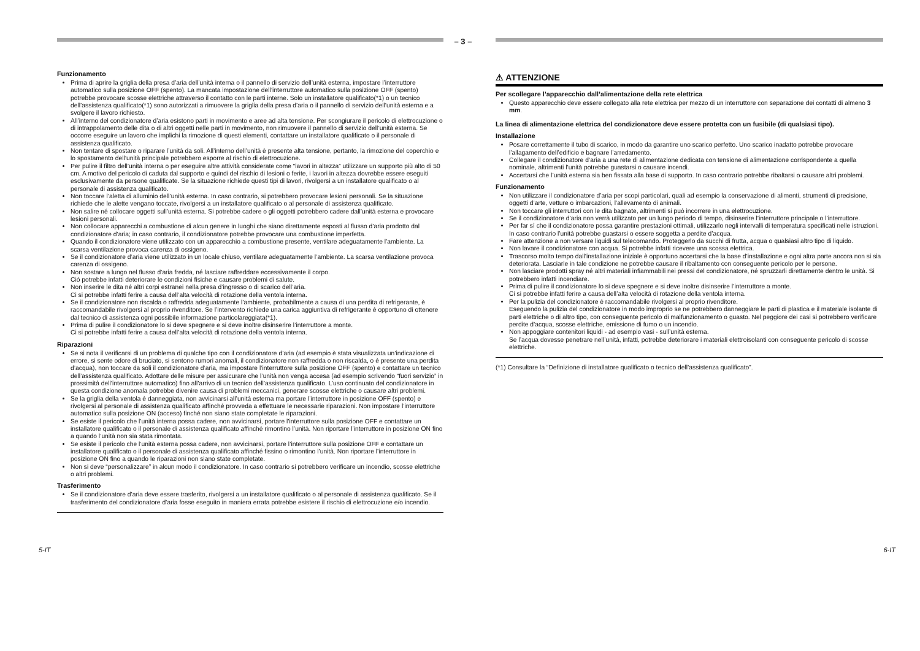– 3 –
Funzionamento
Prima di aprire la griglia della presa d’aria dell’unità interna o il pannello di servizio dell’unità esterna, impostare l’interruttore automatico sulla posizione OFF (spento). La mancata impostazione dell’interruttore automatico sulla posizione OFF (spento) potrebbe provocare scosse elettriche attraverso il contatto con le parti interne. Solo un installatore qualificato(*1) o un tecnico dell’assistenza qualificato(*1) sono autorizzati a rimuovere la griglia della presa d’aria o il pannello di servizio dell’unità esterna e a svolgere il lavoro richiesto.
All’interno del condizionatore d’aria esistono parti in movimento e aree ad alta tensione. Per scongiurare il pericolo di elettrocuzione o di intrappolamento delle dita o di altri oggetti nelle parti in movimento, non rimuovere il pannello di servizio dell’unità esterna. Se occorre eseguire un lavoro che implichi la rimozione di questi elementi, contattare un installatore qualificato o il personale di assistenza qualificato.
Non tentare di spostare o riparare l’unità da soli. All’interno dell’unità è presente alta tensione, pertanto, la rimozione del coperchio e lo spostamento dell’unità principale potrebbero esporre al rischio di elettrocuzione.
Per pulire il filtro dell’unità interna o per eseguire altre attività considerate come “lavori in altezza” utilizzare un supporto più alto di 50 cm. A motivo del pericolo di caduta dal supporto e quindi del rischio di lesioni o ferite, i lavori in altezza dovrebbe essere eseguiti esclusivamente da persone qualificate. Se la situazione richiede questi tipi di lavori, rivolgersi a un installatore qualificato o al personale di assistenza qualificato.
Non toccare l’aletta di alluminio dell’unità esterna. In caso contrario, si potrebbero provocare lesioni personali. Se la situazione richiede che le alette vengano toccate, rivolgersi a un installatore qualificato o al personale di assistenza qualificato.
Non salire né collocare oggetti sull’unità esterna. Si potrebbe cadere o gli oggetti potrebbero cadere dall’unità esterna e provocare lesioni personali.
Non collocare apparecchi a combustione di alcun genere in luoghi che siano direttamente esposti al flusso d’aria prodotto dal condizionatore d’aria; in caso contrario, il condizionatore potrebbe provocare una combustione imperfetta.
Quando il condizionatore viene utilizzato con un apparecchio a combustione presente, ventilare adeguatamente l’ambiente. La scarsa ventilazione provoca carenza di ossigeno.
Se il condizionatore d’aria viene utilizzato in un locale chiuso, ventilare adeguatamente l’ambiente. La scarsa ventilazione provoca carenza di ossigeno.
Non sostare a lungo nel flusso d’aria fredda, né lasciare raffreddare eccessivamente il corpo.
Ciò potrebbe infatti deteriorare le condizioni fisiche e causare problemi di salute.
Non inserire le dita né altri corpi estranei nella presa d’ingresso o di scarico dell’aria.
Ci si potrebbe infatti ferire a causa dell’alta velocità di rotazione della ventola interna.
Se il condizionatore non riscalda o raffredda adeguatamente l’ambiente, probabilmente a causa di una perdita di refrigerante, è raccomandabile rivolgersi al proprio rivenditore. Se l’intervento richiede una carica aggiuntiva di refrigerante è opportuno di ottenere dal tecnico di assistenza ogni possibile informazione particolareggiata(*1).
Prima di pulire il condizionatore lo si deve spegnere e si deve inoltre disinserire l’interruttore a monte.
Ci si potrebbe infatti ferire a causa dell’alta velocità di rotazione della ventola interna.
Riparazioni
Se si nota il verificarsi di un problema di qualche tipo con il condizionatore d’aria (ad esempio è stata visualizzata un’indicazione di errore, si sente odore di bruciato, si sentono rumori anomali, il condizionatore non raffredda o non riscalda, o è presente una perdita d’acqua), non toccare da soli il condizionatore d’aria, ma impostare l’interruttore sulla posizione OFF (spento) e contattare un tecnico dell’assistenza qualificato. Adottare delle misure per assicurare che l’unità non venga accesa (ad esempio scrivendo “fuori servizio” in prossimità dell’interruttore automatico) fino all’arrivo di un tecnico dell’assistenza qualificato. L’uso continuato del condizionatore in questa condizione anomala potrebbe divenire causa di problemi meccanici, generare scosse elettriche o causare altri problemi.
Se la griglia della ventola è danneggiata, non avvicinarsi all’unità esterna ma portare l’interruttore in posizione OFF (spento) e rivolgersi al personale di assistenza qualificato affinché provveda a effettuare le necessarie riparazioni. Non impostare l’interruttore automatico sulla posizione ON (acceso) finché non siano state completate le riparazioni.
Se esiste il pericolo che l’unità interna possa cadere, non avvicinarsi, portare l’interruttore sulla posizione OFF e contattare un installatore qualificato o il personale di assistenza qualificato affinché rimontino l’unità. Non riportare l’interruttore in posizione ON fino a quando l’unità non sia stata rimontata.
Se esiste il pericolo che l’unità esterna possa cadere, non avvicinarsi, portare l’interruttore sulla posizione OFF e contattare un installatore qualificato o il personale di assistenza qualificato affinché fissino o rimontino l’unità. Non riportare l’interruttore in posizione ON fino a quando le riparazioni non siano state completate.
Non si deve “personalizzare” in alcun modo il condizionatore. In caso contrario si potrebbero verificare un incendio, scosse elettriche o altri problemi.
Trasferimento
Se il condizionatore d’aria deve essere trasferito, rivolgersi a un installatore qualificato o al personale di assistenza qualificato. Se il trasferimento del condizionatore d’aria fosse eseguito in maniera errata potrebbe esistere il rischio di elettrocuzione e/o incendio.
⚠ ATTENZIONE
Per scollegare l’apparecchio dall’alimentazione della rete elettrica
Questo apparecchio deve essere collegato alla rete elettrica per mezzo di un interruttore con separazione dei contatti di almeno 3 mm.
La linea di alimentazione elettrica del condizionatore deve essere protetta con un fusibile (di qualsiasi tipo).
Installazione
Posare correttamente il tubo di scarico, in modo da garantire uno scarico perfetto. Uno scarico inadatto potrebbe provocare l’allagamento dell’edificio e bagnare l’arredamento.
Collegare il condizionatore d’aria a una rete di alimentazione dedicata con tensione di alimentazione corrispondente a quella nominale, altrimenti l’unità potrebbe guastarsi o causare incendi.
Accertarsi che l’unità esterna sia ben fissata alla base di supporto. In caso contrario potrebbe ribaltarsi o causare altri problemi.
Funzionamento
Non utilizzare il condizionatore d’aria per scopi particolari, quali ad esempio la conservazione di alimenti, strumenti di precisione, oggetti d’arte, vetture o imbarcazioni, l’allevamento di animali.
Non toccare gli interruttori con le dita bagnate, altrimenti si può incorrere in una elettrocuzione.
Se il condizionatore d’aria non verrà utilizzato per un lungo periodo di tempo, disinserire l’interruttore principale o l’interruttore.
Per far sì che il condizionatore possa garantire prestazioni ottimali, utilizzarlo negli intervalli di temperatura specificati nelle istruzioni. In caso contrario l’unità potrebbe guastarsi o essere soggetta a perdite d’acqua.
Fare attenzione a non versare liquidi sul telecomando. Proteggerlo da succhi di frutta, acqua o qualsiasi altro tipo di liquido.
Non lavare il condizionatore con acqua. Si potrebbe infatti ricevere una scossa elettrica.
Trascorso molto tempo dall’installazione iniziale è opportuno accertarsi che la base d’installazione e ogni altra parte ancora non si sia deteriorata. Lasciarle in tale condizione ne potrebbe causare il ribaltamento con conseguente pericolo per le persone.
Non lasciare prodotti spray né altri materiali infiammabili nei pressi del condizionatore, né spruzzarli direttamente dentro le unità. Si potrebbero infatti incendiare.
Prima di pulire il condizionatore lo si deve spegnere e si deve inoltre disinserire l’interruttore a monte.
Ci si potrebbe infatti ferire a causa dell’alta velocità di rotazione della ventola interna.
Per la pulizia del condizionatore è raccomandabile rivolgersi al proprio rivenditore.
Eseguendo la pulizia del condizionatore in modo improprio se ne potrebbero danneggiare le parti di plastica e il materiale isolante di parti elettriche o di altro tipo, con conseguente pericolo di malfunzionamento o guasto. Nel peggiore dei casi si potrebbero verificare perdite d’acqua, scosse elettriche, emissione di fumo o un incendio.
Non appoggiare contenitori liquidi - ad esempio vasi - sull’unità esterna.
Se l’acqua dovesse penetrare nell’unità, infatti, potrebbe deteriorare i materiali elettroisolanti con conseguente pericolo di scosse elettriche.
(*1) Consultare la “Definizione di installatore qualificato o tecnico dell’assistenza qualificato”.
5-IT 6-IT